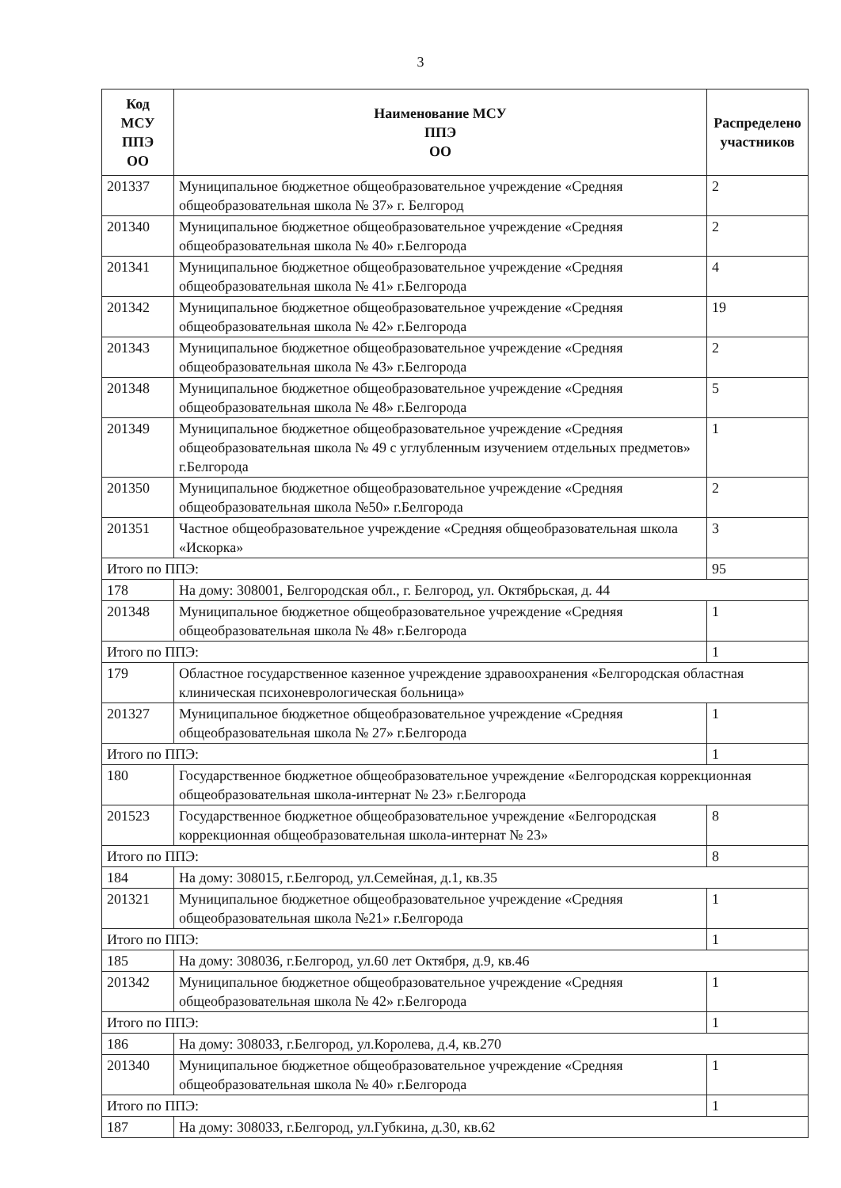3
| Код МСУ ППЭ ОО | Наименование МСУ ППЭ ОО | Распределено участников |
| --- | --- | --- |
| 201337 | Муниципальное бюджетное общеобразовательное учреждение «Средняя общеобразовательная школа № 37» г. Белгород | 2 |
| 201340 | Муниципальное бюджетное общеобразовательное учреждение «Средняя общеобразовательная школа № 40» г.Белгорода | 2 |
| 201341 | Муниципальное бюджетное общеобразовательное учреждение «Средняя общеобразовательная школа № 41» г.Белгорода | 4 |
| 201342 | Муниципальное бюджетное общеобразовательное учреждение «Средняя общеобразовательная школа № 42» г.Белгорода | 19 |
| 201343 | Муниципальное бюджетное общеобразовательное учреждение «Средняя общеобразовательная школа № 43» г.Белгорода | 2 |
| 201348 | Муниципальное бюджетное общеобразовательное учреждение «Средняя общеобразовательная школа № 48» г.Белгорода | 5 |
| 201349 | Муниципальное бюджетное общеобразовательное учреждение «Средняя общеобразовательная школа № 49 с углубленным изучением отдельных предметов» г.Белгорода | 1 |
| 201350 | Муниципальное бюджетное общеобразовательное учреждение «Средняя общеобразовательная школа №50» г.Белгорода | 2 |
| 201351 | Частное общеобразовательное учреждение «Средняя общеобразовательная школа «Искорка» | 3 |
| Итого по ППЭ: | | 95 |
| 178 | На дому: 308001, Белгородская обл., г. Белгород, ул. Октябрьская, д. 44 | |
| 201348 | Муниципальное бюджетное общеобразовательное учреждение «Средняя общеобразовательная школа № 48» г.Белгорода | 1 |
| Итого по ППЭ: | | 1 |
| 179 | Областное государственное казенное учреждение здравоохранения «Белгородская областная клиническая психоневрологическая больница» | |
| 201327 | Муниципальное бюджетное общеобразовательное учреждение «Средняя общеобразовательная школа № 27» г.Белгорода | 1 |
| Итого по ППЭ: | | 1 |
| 180 | Государственное бюджетное общеобразовательное учреждение «Белгородская коррекционная общеобразовательная школа-интернат № 23» г.Белгорода | |
| 201523 | Государственное бюджетное общеобразовательное учреждение «Белгородская коррекционная общеобразовательная школа-интернат № 23» | 8 |
| Итого по ППЭ: | | 8 |
| 184 | На дому: 308015, г.Белгород, ул.Семейная, д.1, кв.35 | |
| 201321 | Муниципальное бюджетное общеобразовательное учреждение «Средняя общеобразовательная школа №21» г.Белгорода | 1 |
| Итого по ППЭ: | | 1 |
| 185 | На дому: 308036, г.Белгород, ул.60 лет Октября, д.9, кв.46 | |
| 201342 | Муниципальное бюджетное общеобразовательное учреждение «Средняя общеобразовательная школа № 42» г.Белгорода | 1 |
| Итого по ППЭ: | | 1 |
| 186 | На дому: 308033, г.Белгород, ул.Королева, д.4, кв.270 | |
| 201340 | Муниципальное бюджетное общеобразовательное учреждение «Средняя общеобразовательная школа № 40» г.Белгорода | 1 |
| Итого по ППЭ: | | 1 |
| 187 | На дому: 308033, г.Белгород, ул.Губкина, д.30, кв.62 | |